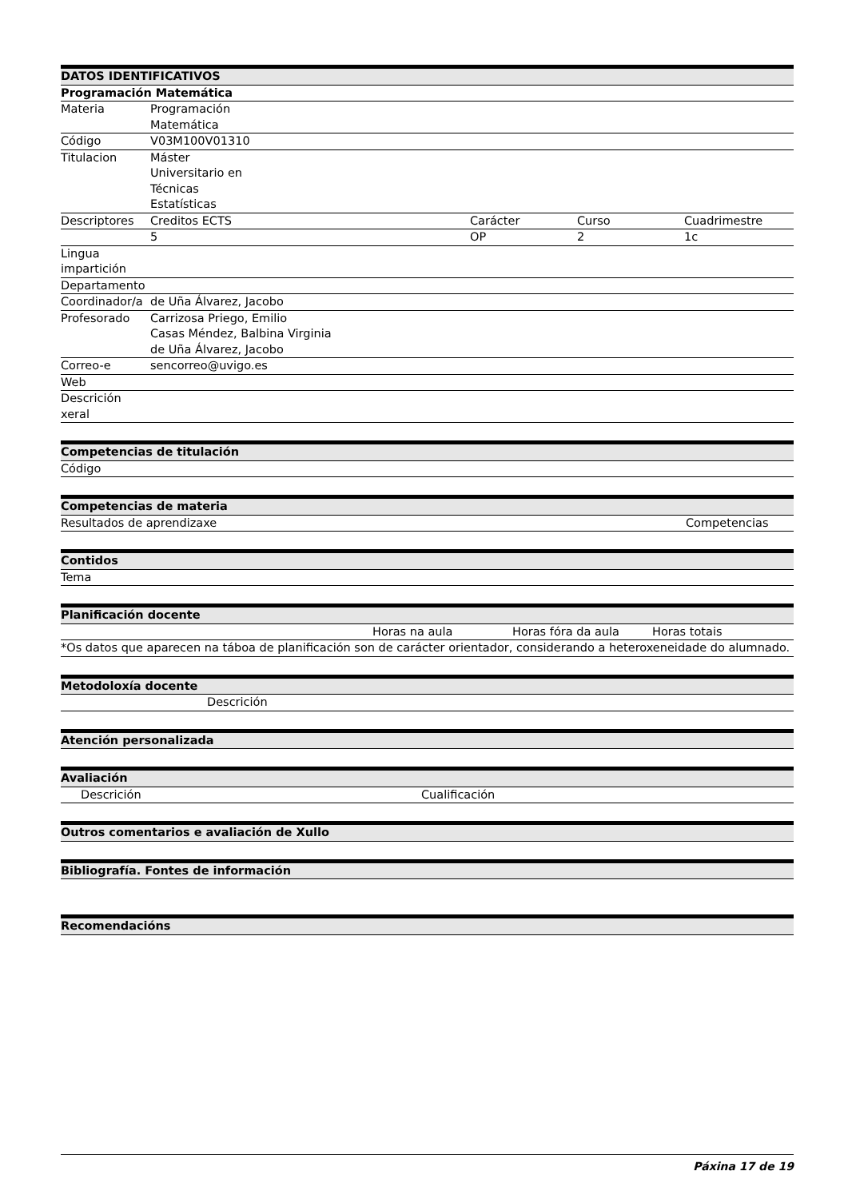| DATOS IDENTIFICATIVOS | | | | |
| --- | --- | --- | --- | --- |
| Programación Matemática | | | | |
| Materia | Programación Matemática | | | |
| Código | V03M100V01310 | | | |
| Titulacion | Máster Universitario en Técnicas Estatísticas | | | |
| Descriptores | Creditos ECTS | Carácter | Curso | Cuadrimestre |
| | 5 | OP | 2 | 1c |
| Lingua impartición | | | | |
| Departamento | | | | |
| Coordinador/a | de Uña Álvarez, Jacobo | | | |
| Profesorado | Carrizosa Priego, Emilio Casas Méndez, Balbina Virginia de Uña Álvarez, Jacobo | | | |
| Correo-e | sencorreo@uvigo.es | | | |
| Web | | | | |
| Descrición xeral | | | | |
| Competencias de titulación |
| --- |
| Código |
| Competencias de materia | |
| --- | --- |
| Resultados de aprendizaxe | Competencias |
| Contidos |
| --- |
| Tema |
| Planificación docente | | | |
| --- | --- | --- | --- |
| | Horas na aula | Horas fóra da aula | Horas totais |
| *Os datos que aparecen na táboa de planificación son de carácter orientador, considerando a heteroxeneidade do alumnado. | | | |
| Metodoloxía docente | |
| --- | --- |
| | Descrición |
| Atención personalizada |
| --- |
| Avaliación | |
| --- | --- |
| Descrición | Cualificación |
| Outros comentarios e avaliación de Xullo |
| --- |
| Bibliografía. Fontes de información |
| --- |
| Recomendacións |
| --- |
Páxina 17 de 19